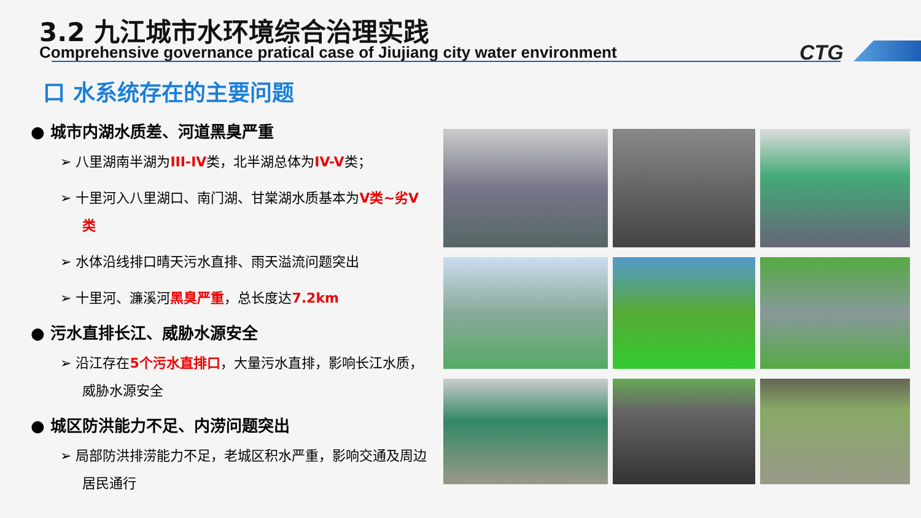3.2 九江城市水环境综合治理实践
Comprehensive governance pratical case of Jiujiang city water environment
CTG
口 水系统存在的主要问题
● 城市内湖水质差、河道黑臭严重
➢ 八里湖南半湖为III-IV类，北半湖总体为IV-V类；
➢ 十里河入八里湖口、南门湖、甘棠湖水质基本为V类~劣V类
➢ 水体沿线排口晴天污水直排、雨天溢流问题突出
➢ 十里河、濂溪河黑臭严重，总长度达7.2km
● 污水直排长江、威胁水源安全
➢ 沿江存在5个污水直排口，大量污水直排，影响长江水质，威胁水源安全
● 城区防洪能力不足、内涝问题突出
➢ 局部防洪排涝能力不足，老城区积水严重，影响交通及周边居民通行